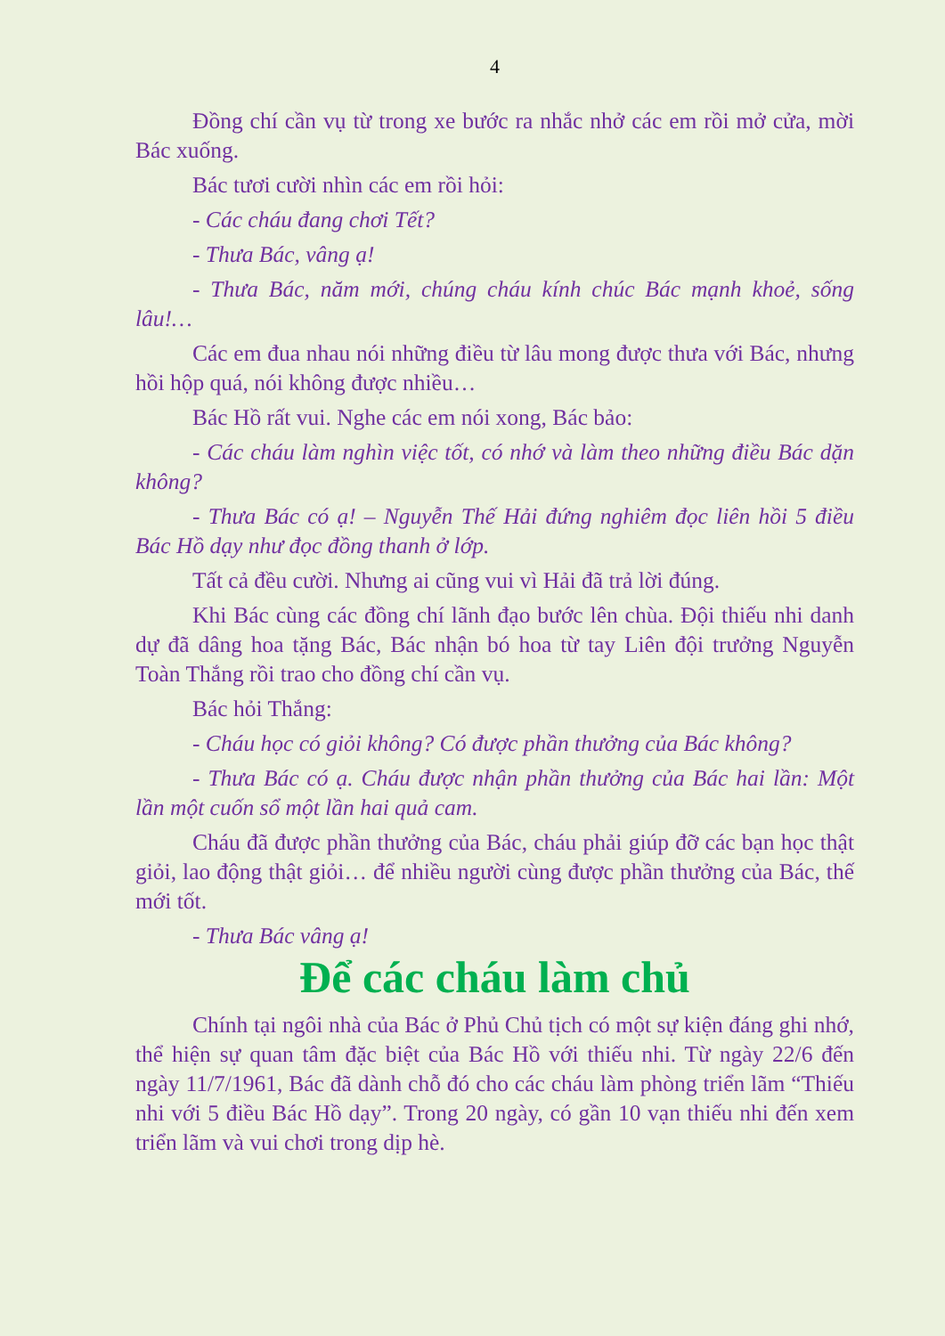4
Đồng chí cần vụ từ trong xe bước ra nhắc nhở các em rồi mở cửa, mời Bác xuống.
Bác tươi cười nhìn các em rồi hỏi:
- Các cháu đang chơi Tết?
- Thưa Bác, vâng ạ!
- Thưa Bác, năm mới, chúng cháu kính chúc Bác mạnh khoẻ, sống lâu!…
Các em đua nhau nói những điều từ lâu mong được thưa với Bác, nhưng hồi hộp quá, nói không được nhiều…
Bác Hồ rất vui. Nghe các em nói xong, Bác bảo:
- Các cháu làm nghìn việc tốt, có nhớ và làm theo những điều Bác dặn không?
- Thưa Bác có ạ! – Nguyễn Thế Hải đứng nghiêm đọc liên hồi 5 điều Bác Hồ dạy như đọc đồng thanh ở lớp.
Tất cả đều cười. Nhưng ai cũng vui vì Hải đã trả lời đúng.
Khi Bác cùng các đồng chí lãnh đạo bước lên chùa. Đội thiếu nhi danh dự đã dâng hoa tặng Bác, Bác nhận bó hoa từ tay Liên đội trưởng Nguyễn Toàn Thắng rồi trao cho đồng chí cần vụ.
Bác hỏi Thắng:
- Cháu học có giỏi không? Có được phần thưởng của Bác không?
- Thưa Bác có ạ. Cháu được nhận phần thưởng của Bác hai lần: Một lần một cuốn sổ một lần hai quả cam.
Cháu đã được phần thưởng của Bác, cháu phải giúp đỡ các bạn học thật giỏi, lao động thật giỏi… để nhiều người cùng được phần thưởng của Bác, thế mới tốt.
- Thưa Bác vâng ạ!
Để các cháu làm chủ
Chính tại ngôi nhà của Bác ở Phủ Chủ tịch có một sự kiện đáng ghi nhớ, thể hiện sự quan tâm đặc biệt của Bác Hồ với thiếu nhi. Từ ngày 22/6 đến ngày 11/7/1961, Bác đã dành chỗ đó cho các cháu làm phòng triển lãm “Thiếu nhi với 5 điều Bác Hồ dạy”. Trong 20 ngày, có gần 10 vạn thiếu nhi đến xem triển lãm và vui chơi trong dịp hè.